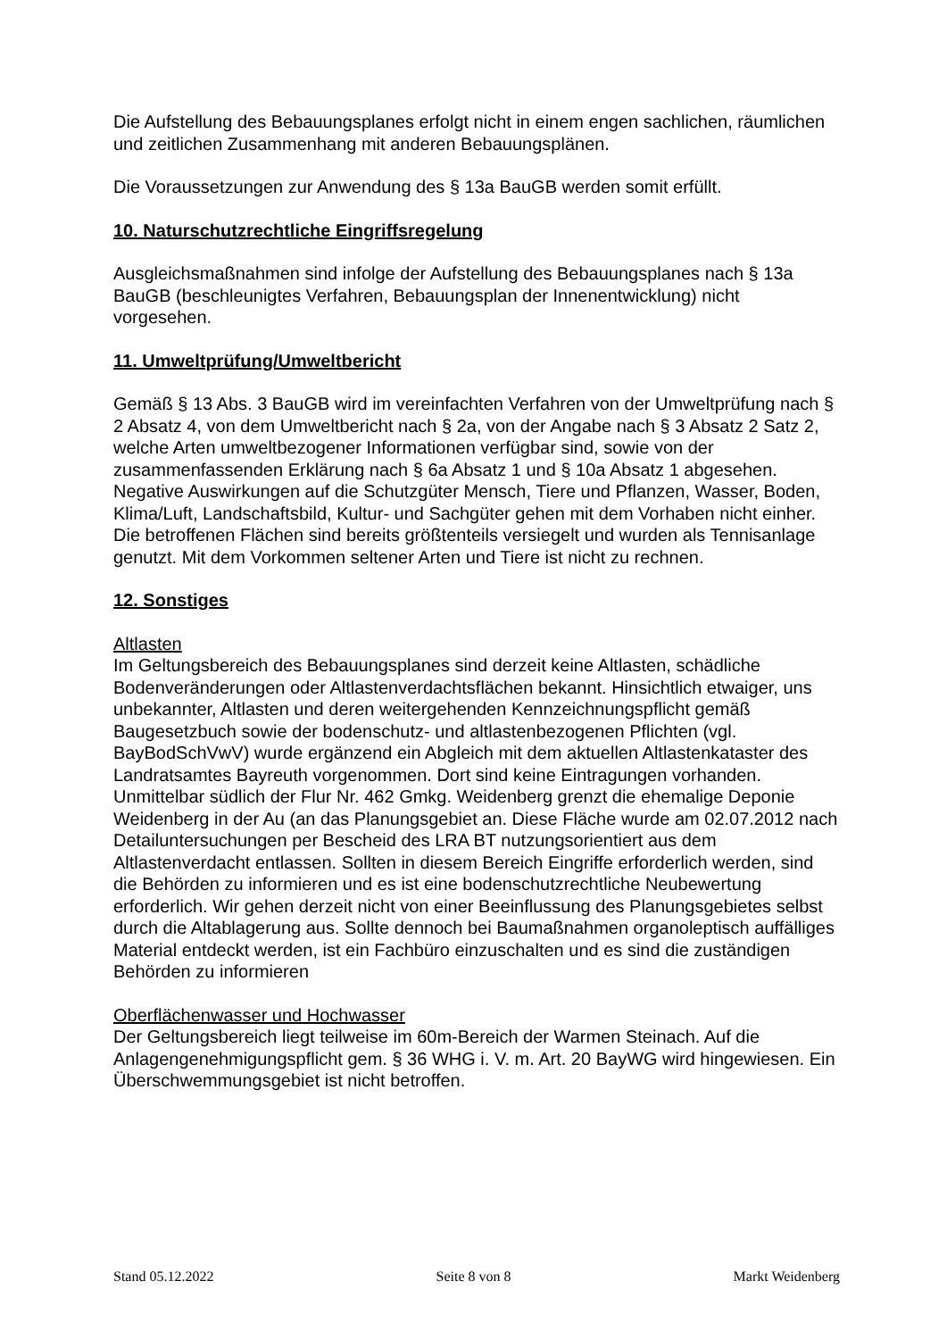Die Aufstellung des Bebauungsplanes erfolgt nicht in einem engen sachlichen, räumlichen und zeitlichen Zusammenhang mit anderen Bebauungsplänen.
Die Voraussetzungen zur Anwendung des § 13a BauGB werden somit erfüllt.
10. Naturschutzrechtliche Eingriffsregelung
Ausgleichsmaßnahmen sind infolge der Aufstellung des Bebauungsplanes nach § 13a BauGB (beschleunigtes Verfahren, Bebauungsplan der Innenentwicklung) nicht vorgesehen.
11. Umweltprüfung/Umweltbericht
Gemäß § 13 Abs. 3 BauGB wird im vereinfachten Verfahren von der Umweltprüfung nach § 2 Absatz 4, von dem Umweltbericht nach § 2a, von der Angabe nach § 3 Absatz 2 Satz 2, welche Arten umweltbezogener Informationen verfügbar sind, sowie von der zusammenfassenden Erklärung nach § 6a Absatz 1 und § 10a Absatz 1 abgesehen. Negative Auswirkungen auf die Schutzgüter Mensch, Tiere und Pflanzen, Wasser, Boden, Klima/Luft, Landschaftsbild, Kultur- und Sachgüter gehen mit dem Vorhaben nicht einher.
Die betroffenen Flächen sind bereits größtenteils versiegelt und wurden als Tennisanlage genutzt. Mit dem Vorkommen seltener Arten und Tiere ist nicht zu rechnen.
12. Sonstiges
Altlasten
Im Geltungsbereich des Bebauungsplanes sind derzeit keine Altlasten, schädliche Bodenveränderungen oder Altlastenverdachtsflächen bekannt. Hinsichtlich etwaiger, uns unbekannter, Altlasten und deren weitergehenden Kennzeichnungspflicht gemäß Baugesetzbuch sowie der bodenschutz- und altlastenbezogenen Pflichten (vgl. BayBodSchVwV) wurde ergänzend ein Abgleich mit dem aktuellen Altlastenkataster des Landratsamtes Bayreuth vorgenommen. Dort sind keine Eintragungen vorhanden.
Unmittelbar südlich der Flur Nr. 462 Gmkg. Weidenberg grenzt die ehemalige Deponie Weidenberg in der Au (an das Planungsgebiet an. Diese Fläche wurde am 02.07.2012 nach Detailuntersuchungen per Bescheid des LRA BT nutzungsorientiert aus dem Altlastenverdacht entlassen. Sollten in diesem Bereich Eingriffe erforderlich werden, sind die Behörden zu informieren und es ist eine bodenschutzrechtliche Neubewertung erforderlich. Wir gehen derzeit nicht von einer Beeinflussung des Planungsgebietes selbst durch die Altablagerung aus. Sollte dennoch bei Baumaßnahmen organoleptisch auffälliges Material entdeckt werden, ist ein Fachbüro einzuschalten und es sind die zuständigen Behörden zu informieren
Oberflächenwasser und Hochwasser
Der Geltungsbereich liegt teilweise im 60m-Bereich der Warmen Steinach. Auf die Anlagengenehmigungspflicht gem. § 36 WHG i. V. m. Art. 20 BayWG wird hingewiesen. Ein Überschwemmungsgebiet ist nicht betroffen.
Stand 05.12.2022 Seite 8 von 8 Markt Weidenberg